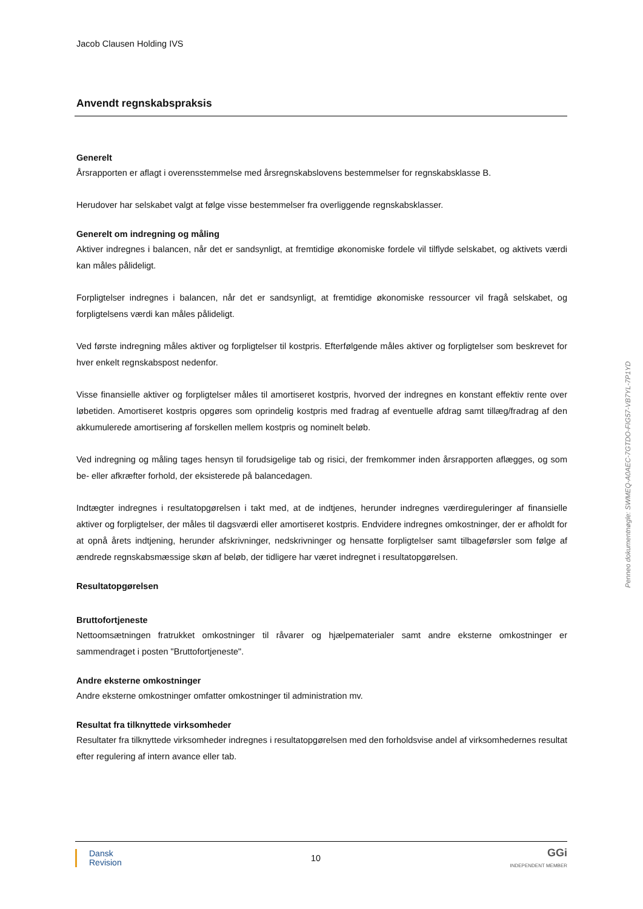Jacob Clausen Holding IVS
Anvendt regnskabspraksis
Generelt
Årsrapporten er aflagt i overensstemmelse med årsregnskabslovens bestemmelser for regnskabsklasse B.
Herudover har selskabet valgt at følge visse bestemmelser fra overliggende regnskabsklasser.
Generelt om indregning og måling
Aktiver indregnes i balancen, når det er sandsynligt, at fremtidige økonomiske fordele vil tilflyde selskabet, og aktivets værdi kan måles pålideligt.
Forpligtelser indregnes i balancen, når det er sandsynligt, at fremtidige økonomiske ressourcer vil fragå selskabet, og forpligtelsens værdi kan måles pålideligt.
Ved første indregning måles aktiver og forpligtelser til kostpris. Efterfølgende måles aktiver og forpligtelser som beskrevet for hver enkelt regnskabspost nedenfor.
Visse finansielle aktiver og forpligtelser måles til amortiseret kostpris, hvorved der indregnes en konstant effektiv rente over løbetiden. Amortiseret kostpris opgøres som oprindelig kostpris med fradrag af eventuelle afdrag samt tillæg/fradrag af den akkumulerede amortisering af forskellen mellem kostpris og nominelt beløb.
Ved indregning og måling tages hensyn til forudsigelige tab og risici, der fremkommer inden årsrapporten aflægges, og som be- eller afkræfter forhold, der eksisterede på balancedagen.
Indtægter indregnes i resultatopgørelsen i takt med, at de indtjenes, herunder indregnes værdireguleringer af finansielle aktiver og forpligtelser, der måles til dagsværdi eller amortiseret kostpris. Endvidere indregnes omkostninger, der er afholdt for at opnå årets indtjening, herunder afskrivninger, nedskrivninger og hensatte forpligtelser samt tilbageførsler som følge af ændrede regnskabsmæssige skøn af beløb, der tidligere har været indregnet i resultatopgørelsen.
Resultatopgørelsen
Bruttofortjeneste
Nettoomsætningen fratrukket omkostninger til råvarer og hjælpematerialer samt andre eksterne omkostninger er sammendraget i posten "Bruttofortjeneste".
Andre eksterne omkostninger
Andre eksterne omkostninger omfatter omkostninger til administration mv.
Resultat fra tilknyttede virksomheder
Resultater fra tilknyttede virksomheder indregnes i resultatopgørelsen med den forholdsvise andel af virksomhedernes resultat efter regulering af intern avance eller tab.
Dansk
Revision
10
GGi
INDEPENDENT MEMBER
Penneo dokumentnøgle: SWMEQ-A0AEC-7GTDO-FIG57-VB7YL-7P1YD